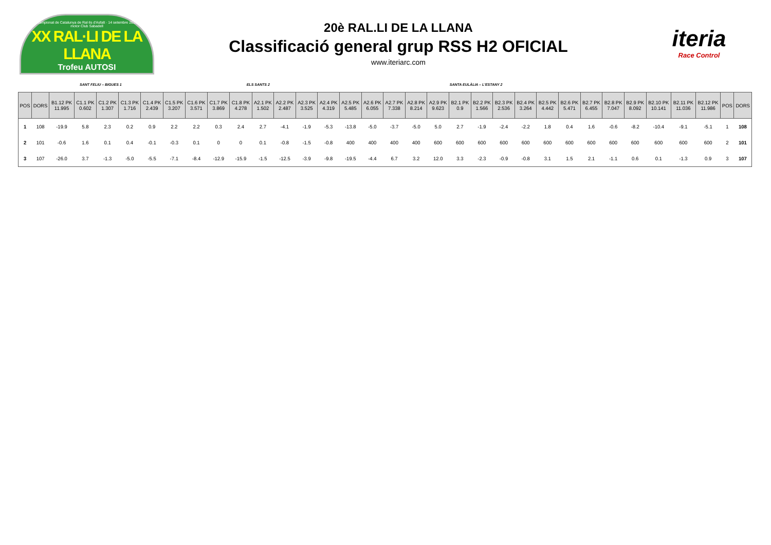Campionat de Catalunya de Ral·lis d'Asfalt · 14 setembre 2019
motor Club Sabadell
XX RAL·LI DE LA LLANA
Trofeu AUTOSI
20è RAL.LI DE LA LLANA
Classificació general grup RSS H2 OFICIAL
www.iteriarc.com
iteria
Race Control
SANT FELIU – BIGUES 1 ELS SANTS 2 SANTA EULÀLIA – L'ESTANY 2
| POS | DORS | B1.12 PK 11.995 | C1.1 PK 0.602 | C1.2 PK 1.307 | C1.3 PK 1.716 | C1.4 PK 2.439 | C1.5 PK 3.207 | C1.6 PK 3.571 | C1.7 PK 3.869 | C1.8 PK 4.278 | A2.1 PK 1.502 | A2.2 PK 2.487 | A2.3 PK 3.525 | A2.4 PK 4.319 | A2.5 PK 5.485 | A2.6 PK 6.055 | A2.7 PK 7.338 | A2.8 PK 8.214 | A2.9 PK 9.623 | B2.1 PK 0.9 | B2.2 PK 1.566 | B2.3 PK 2.536 | B2.4 PK 3.264 | B2.5 PK 4.442 | B2.6 PK 5.471 | B2.7 PK 6.455 | B2.8 PK 7.047 | B2.9 PK 8.092 | B2.10 PK 10.141 | B2.11 PK 11.036 | B2.12 PK 11.986 | POS | DORS |
| --- | --- | --- | --- | --- | --- | --- | --- | --- | --- | --- | --- | --- | --- | --- | --- | --- | --- | --- | --- | --- | --- | --- | --- | --- | --- | --- | --- | --- | --- | --- | --- | --- | --- |
| 1 | 108 | -19.9 | 5.8 | 2.3 | 0.2 | 0.9 | 2.2 | 2.2 | 0.3 | 2.4 | 2.7 | -4.1 | -1.9 | -5.3 | -13.8 | -5.0 | -3.7 | -5.0 | 5.0 | 2.7 | -1.9 | -2.4 | -2.2 | 1.8 | 0.4 | 1.6 | -0.6 | -8.2 | -10.4 | -9.1 | -5.1 | 1 | 108 |
| 2 | 101 | -0.6 | 1.6 | 0.1 | 0.4 | -0.1 | -0.3 | 0.1 | 0 | 0 | 0.1 | -0.8 | -1.5 | -0.8 | 400 | 400 | 400 | 400 | 600 | 600 | 600 | 600 | 600 | 600 | 600 | 600 | 600 | 600 | 600 | 600 | 600 | 2 | 101 |
| 3 | 107 | -26.0 | 3.7 | -1.3 | -5.0 | -5.5 | -7.1 | -8.4 | -12.9 | -15.9 | -1.5 | -12.5 | -3.9 | -9.8 | -19.5 | -4.4 | 6.7 | 3.2 | 12.0 | 3.3 | -2.3 | -0.9 | -0.8 | 3.1 | 1.5 | 2.1 | -1.1 | 0.6 | 0.1 | -1.3 | 0.9 | 3 | 107 |